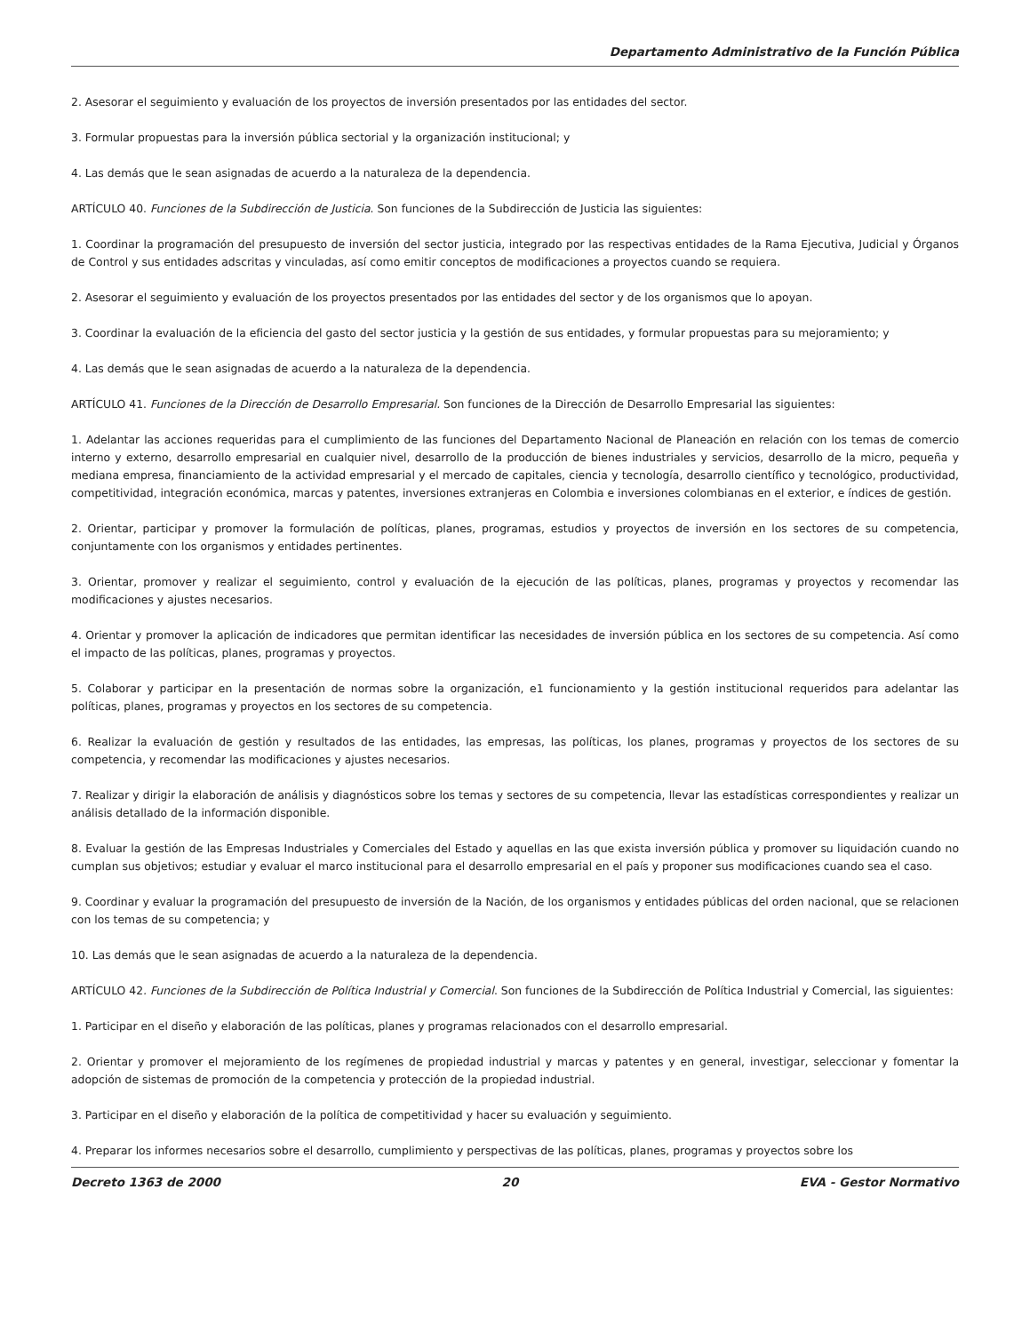Departamento Administrativo de la Función Pública
2. Asesorar el seguimiento y evaluación de los proyectos de inversión presentados por las entidades del sector.
3. Formular propuestas para la inversión pública sectorial y la organización institucional; y
4. Las demás que le sean asignadas de acuerdo a la naturaleza de la dependencia.
ARTÍCULO 40. Funciones de la Subdirección de Justicia. Son funciones de la Subdirección de Justicia las siguientes:
1. Coordinar la programación del presupuesto de inversión del sector justicia, integrado por las respectivas entidades de la Rama Ejecutiva, Judicial y Órganos de Control y sus entidades adscritas y vinculadas, así como emitir conceptos de modificaciones a proyectos cuando se requiera.
2. Asesorar el seguimiento y evaluación de los proyectos presentados por las entidades del sector y de los organismos que lo apoyan.
3. Coordinar la evaluación de la eficiencia del gasto del sector justicia y la gestión de sus entidades, y formular propuestas para su mejoramiento; y
4. Las demás que le sean asignadas de acuerdo a la naturaleza de la dependencia.
ARTÍCULO 41. Funciones de la Dirección de Desarrollo Empresarial. Son funciones de la Dirección de Desarrollo Empresarial las siguientes:
1. Adelantar las acciones requeridas para el cumplimiento de las funciones del Departamento Nacional de Planeación en relación con los temas de comercio interno y externo, desarrollo empresarial en cualquier nivel, desarrollo de la producción de bienes industriales y servicios, desarrollo de la micro, pequeña y mediana empresa, financiamiento de la actividad empresarial y el mercado de capitales, ciencia y tecnología, desarrollo científico y tecnológico, productividad, competitividad, integración económica, marcas y patentes, inversiones extranjeras en Colombia e inversiones colombianas en el exterior, e índices de gestión.
2. Orientar, participar y promover la formulación de políticas, planes, programas, estudios y proyectos de inversión en los sectores de su competencia, conjuntamente con los organismos y entidades pertinentes.
3. Orientar, promover y realizar el seguimiento, control y evaluación de la ejecución de las políticas, planes, programas y proyectos y recomendar las modificaciones y ajustes necesarios.
4. Orientar y promover la aplicación de indicadores que permitan identificar las necesidades de inversión pública en los sectores de su competencia. Así como el impacto de las políticas, planes, programas y proyectos.
5. Colaborar y participar en la presentación de normas sobre la organización, e1 funcionamiento y la gestión institucional requeridos para adelantar las políticas, planes, programas y proyectos en los sectores de su competencia.
6. Realizar la evaluación de gestión y resultados de las entidades, las empresas, las políticas, los planes, programas y proyectos de los sectores de su competencia, y recomendar las modificaciones y ajustes necesarios.
7. Realizar y dirigir la elaboración de análisis y diagnósticos sobre los temas y sectores de su competencia, llevar las estadísticas correspondientes y realizar un análisis detallado de la información disponible.
8. Evaluar la gestión de las Empresas Industriales y Comerciales del Estado y aquellas en las que exista inversión pública y promover su liquidación cuando no cumplan sus objetivos; estudiar y evaluar el marco institucional para el desarrollo empresarial en el país y proponer sus modificaciones cuando sea el caso.
9. Coordinar y evaluar la programación del presupuesto de inversión de la Nación, de los organismos y entidades públicas del orden nacional, que se relacionen con los temas de su competencia; y
10. Las demás que le sean asignadas de acuerdo a la naturaleza de la dependencia.
ARTÍCULO 42. Funciones de la Subdirección de Política Industrial y Comercial. Son funciones de la Subdirección de Política Industrial y Comercial, las siguientes:
1. Participar en el diseño y elaboración de las políticas, planes y programas relacionados con el desarrollo empresarial.
2. Orientar y promover el mejoramiento de los regímenes de propiedad industrial y marcas y patentes y en general, investigar, seleccionar y fomentar la adopción de sistemas de promoción de la competencia y protección de la propiedad industrial.
3. Participar en el diseño y elaboración de la política de competitividad y hacer su evaluación y seguimiento.
4. Preparar los informes necesarios sobre el desarrollo, cumplimiento y perspectivas de las políticas, planes, programas y proyectos sobre los
Decreto 1363 de 2000 20 EVA - Gestor Normativo